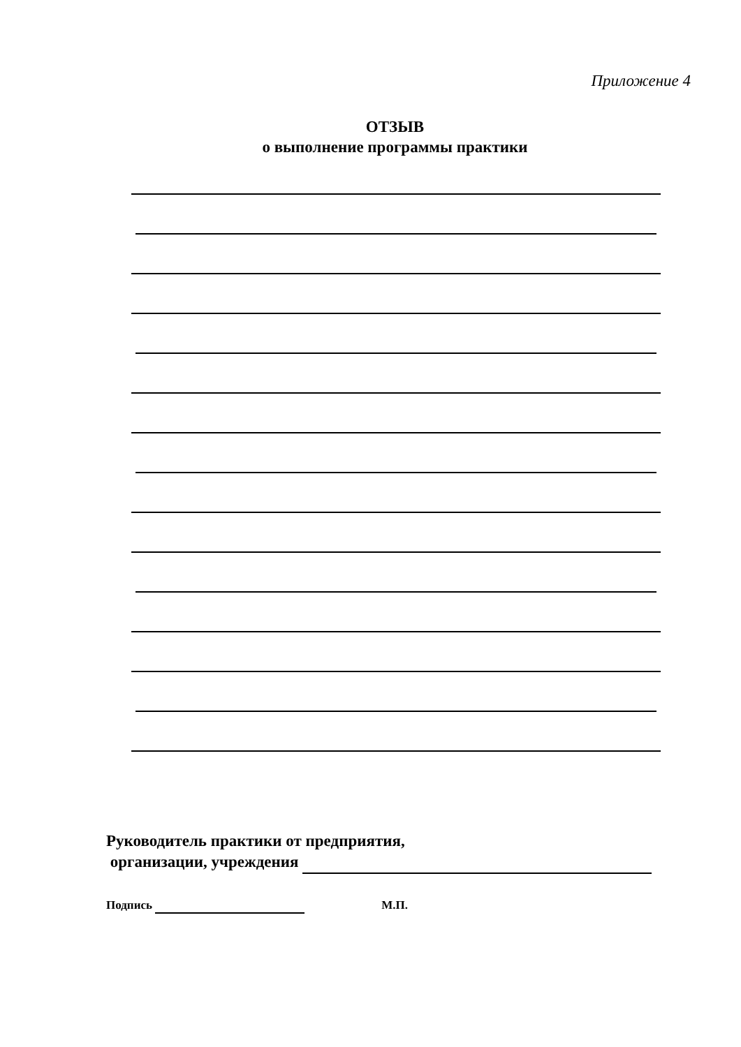Приложение 4
ОТЗЫВ
о выполнение программы практики
Руководитель практики от предприятия,
организации, учреждения
Подпись М.П.